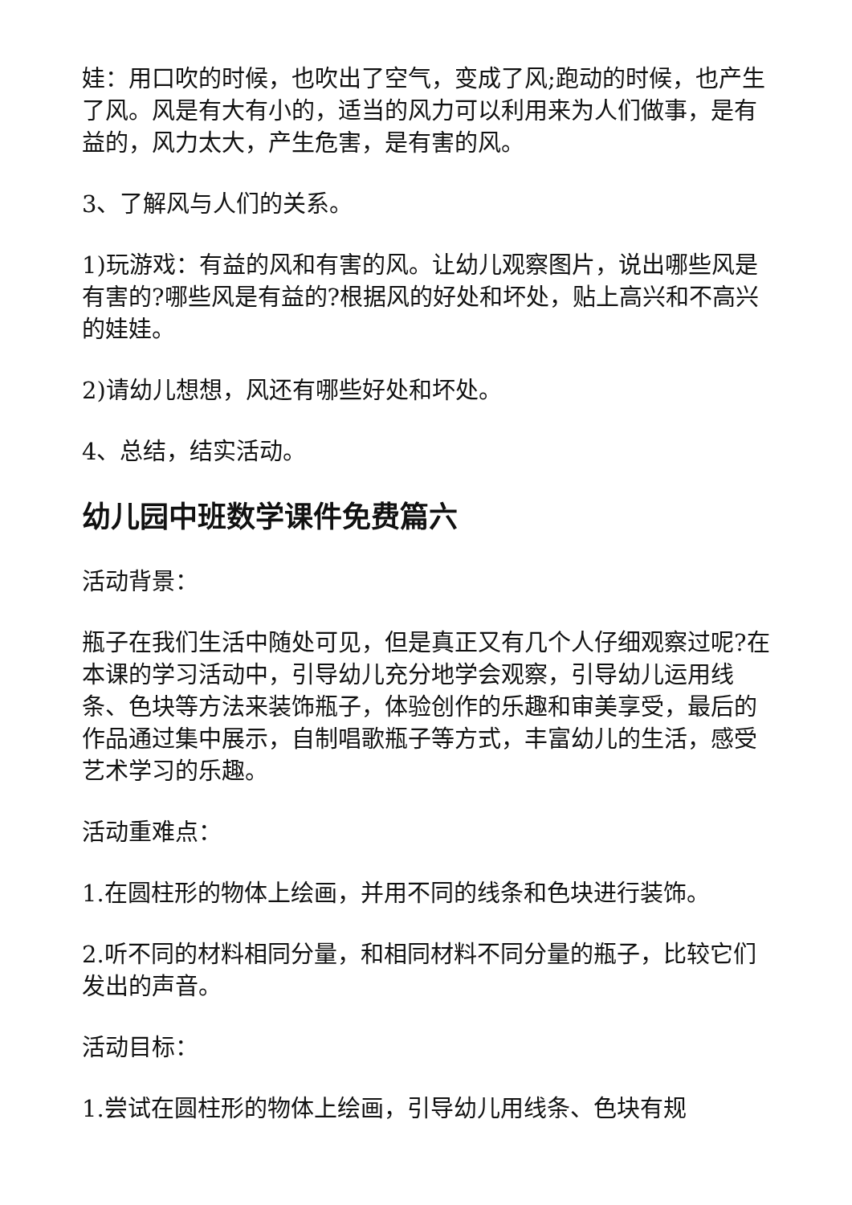娃：用口吹的时候，也吹出了空气，变成了风;跑动的时候，也产生了风。风是有大有小的，适当的风力可以利用来为人们做事，是有益的，风力太大，产生危害，是有害的风。
3、了解风与人们的关系。
1)玩游戏：有益的风和有害的风。让幼儿观察图片，说出哪些风是有害的?哪些风是有益的?根据风的好处和坏处，贴上高兴和不高兴的娃娃。
2)请幼儿想想，风还有哪些好处和坏处。
4、总结，结实活动。
幼儿园中班数学课件免费篇六
活动背景：
瓶子在我们生活中随处可见，但是真正又有几个人仔细观察过呢?在本课的学习活动中，引导幼儿充分地学会观察，引导幼儿运用线条、色块等方法来装饰瓶子，体验创作的乐趣和审美享受，最后的作品通过集中展示，自制唱歌瓶子等方式，丰富幼儿的生活，感受艺术学习的乐趣。
活动重难点：
1.在圆柱形的物体上绘画，并用不同的线条和色块进行装饰。
2.听不同的材料相同分量，和相同材料不同分量的瓶子，比较它们发出的声音。
活动目标：
1.尝试在圆柱形的物体上绘画，引导幼儿用线条、色块有规